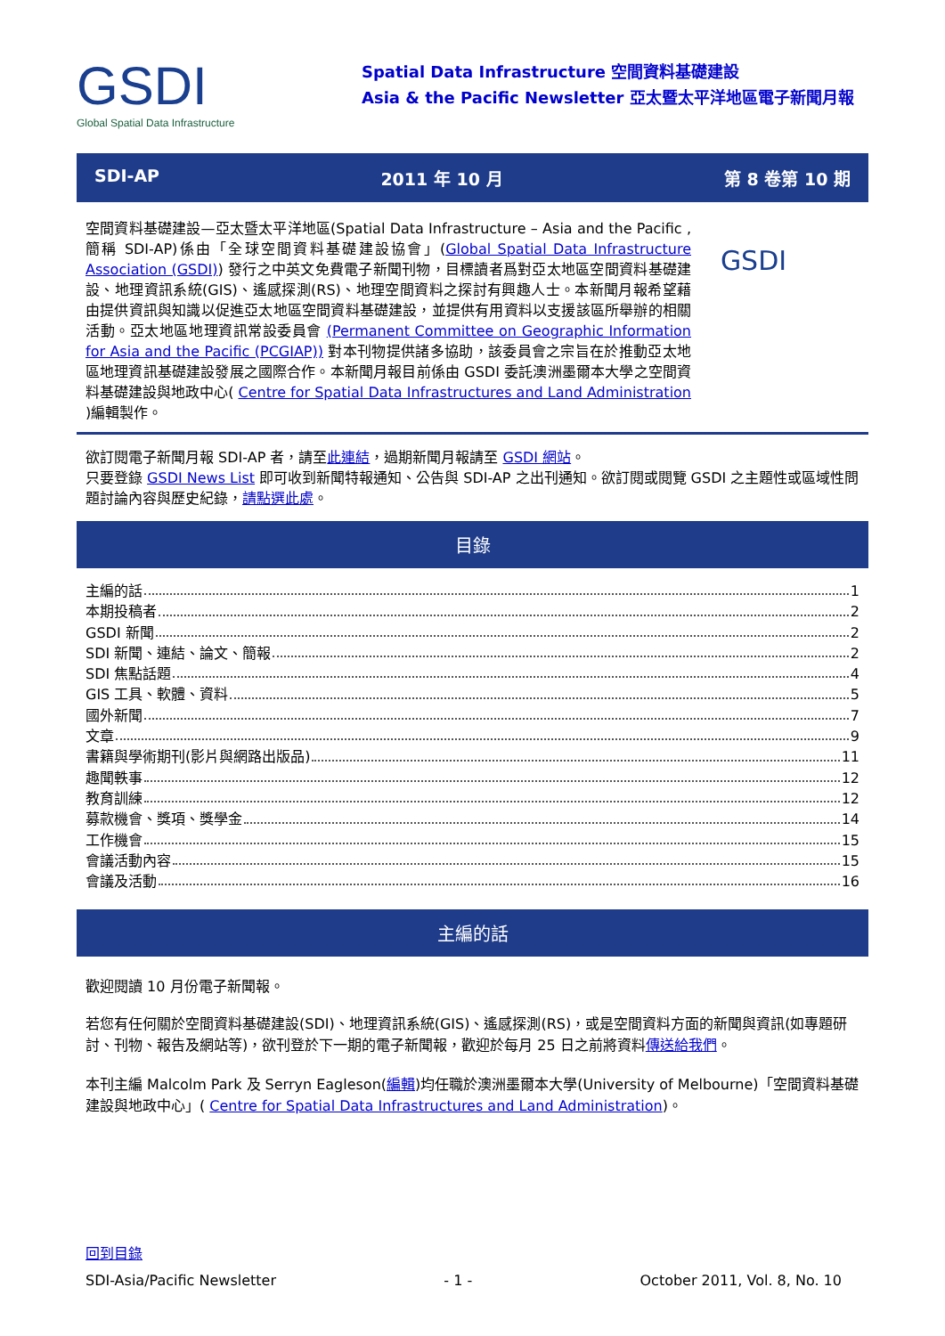GSDI
Global Spatial Data Infrastructure
Spatial Data Infrastructure 空間資料基礎建設
Asia & the Pacific Newsletter 亞太暨太平洋地區電子新聞月報
SDI-AP 2011 年 10 月 第 8 卷第 10 期
空間資料基礎建設—亞太暨太平洋地區(Spatial Data Infrastructure – Asia and the Pacific ,簡稱 SDI-AP)係由「全球空間資料基礎建設協會」(Global Spatial Data Infrastructure Association (GSDI)) 發行之中英文免費電子新聞刊物，目標讀者爲對亞太地區空間資料基礎建設、地理資訊系統(GIS)、遙感探測(RS)、地理空間資料之探討有興趣人士。本新聞月報希望藉由提供資訊與知識以促進亞太地區空間資料基礎建設，並提供有用資料以支援該區所舉辦的相關活動。亞太地區地理資訊常設委員會 (Permanent Committee on Geographic Information for Asia and the Pacific (PCGIAP)) 對本刊物提供諸多協助，該委員會之宗旨在於推動亞太地區地理資訊基礎建設發展之國際合作。本新聞月報目前係由 GSDI 委託澳洲墨爾本大學之空間資料基礎建設與地政中心( Centre for Spatial Data Infrastructures and Land Administration )編輯製作。
GSDI
欲訂閱電子新聞月報 SDI-AP 者，請至此連結，過期新聞月報請至 GSDI 網站。
只要登錄 GSDI News List 即可收到新聞特報通知、公告與 SDI-AP 之出刊通知。欲訂閱或閱覽 GSDI 之主題性或區域性問題討論內容與歷史紀錄，請點選此處。
目錄
主編的話 1
本期投稿者 2
GSDI 新聞 2
SDI 新聞、連結、論文、簡報 2
SDI 焦點話題 4
GIS 工具、軟體、資料 5
國外新聞 7
文章 9
書籍與學術期刊(影片與網路出版品) 11
趣聞軼事 12
教育訓練 12
募款機會、獎項、獎學金 14
工作機會 15
會議活動內容 15
會議及活動 16
主編的話
歡迎閱讀 10 月份電子新聞報。
若您有任何關於空間資料基礎建設(SDI)、地理資訊系統(GIS)、遙感探測(RS)，或是空間資料方面的新聞與資訊(如專題研討、刊物、報告及網站等)，欲刊登於下一期的電子新聞報，歡迎於每月 25 日之前將資料傳送給我們。
本刊主編 Malcolm Park 及 Serryn Eagleson(編輯)均任職於澳洲墨爾本大學(University of Melbourne)「空間資料基礎建設與地政中心」( Centre for Spatial Data Infrastructures and Land Administration)。
回到目錄
SDI-Asia/Pacific Newsletter - 1 - October 2011, Vol. 8, No. 10